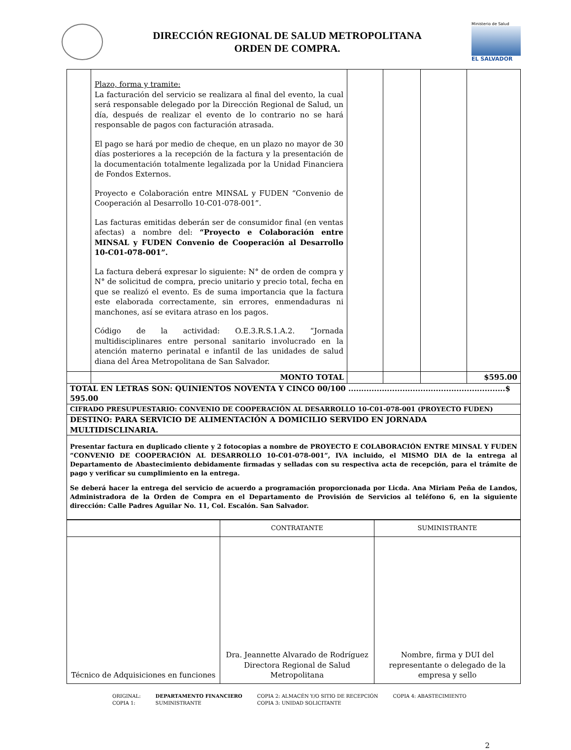DIRECCIÓN REGIONAL DE SALUD METROPOLITANA
ORDEN DE COMPRA.
Ministerio de Salud
EL SALVADOR
| | Plazo, forma y tramite: La facturación del servicio se realizara al final del evento, la cual será responsable delegado por la Dirección Regional de Salud, un día, después de realizar el evento de lo contrario no se hará responsable de pagos con facturación atrasada. El pago se hará por medio de cheque, en un plazo no mayor de 30 días posteriores a la recepción de la factura y la presentación de la documentación totalmente legalizada por la Unidad Financiera de Fondos Externos. Proyecto e Colaboración entre MINSAL y FUDEN “Convenio de Cooperación al Desarrollo 10-C01-078-001”. Las facturas emitidas deberán ser de consumidor final (en ventas afectas) a nombre del: “Proyecto e Colaboración entre MINSAL y FUDEN Convenio de Cooperación al Desarrollo 10-C01-078-001”. La factura deberá expresar lo siguiente: N° de orden de compra y N° de solicitud de compra, precio unitario y precio total, fecha en que se realizó el evento. Es de suma importancia que la factura este elaborada correctamente, sin errores, enmendaduras ni manchones, así se evitara atraso en los pagos. Código de la actividad: O.E.3.R.S.1.A.2. “Jornada multidisciplinares entre personal sanitario involucrado en la atención materno perinatal e infantil de las unidades de salud diana del Área Metropolitana de San Salvador. | | | | |
| | MONTO TOTAL | | | | $595.00 |
| TOTAL EN LETRAS SON: QUINIENTOS NOVENTA Y CINCO 00/100 .............................................................$ 595.00 | | | | | |
| CIFRADO PRESUPUESTARIO: CONVENIO DE COOPERACIÓN AL DESARROLLO 10-C01-078-001 (PROYECTO FUDEN) | | | | | |
| DESTINO: PARA SERVICIO DE ALIMENTACIÓN A DOMICILIO SERVIDO EN JORNADA MULTIDISCLINARIA. | | | | | |
| Presentar factura en duplicado cliente y 2 fotocopias a nombre de PROYECTO E COLABORACIÓN ENTRE MINSAL Y FUDEN “CONVENIO DE COOPERACIÓN AL DESARROLLO 10-C01-078-001”, IVA incluido, el MISMO DIA de la entrega al Departamento de Abastecimiento debidamente firmadas y selladas con su respectiva acta de recepción, para el trámite de pago y verificar su cumplimiento en la entrega. Se deberá hacer la entrega del servicio de acuerdo a programación proporcionada por Licda. Ana Miriam Peña de Landos, Administradora de la Orden de Compra en el Departamento de Provisión de Servicios al teléfono 6, en la siguiente dirección: Calle Padres Aguilar No. 11, Col. Escalón. San Salvador. | | | | | |
| | CONTRATANTE | SUMINISTRANTE |
| Técnico de Adquisiciones en funciones | Dra. Jeannette Alvarado de Rodríguez Directora Regional de Salud Metropolitana | Nombre, firma y DUI del representante o delegado de la empresa y sello |
ORIGINAL:
COPIA 1:
DEPARTAMENTO FINANCIERO
SUMINISTRANTE
COPIA 2: ALMACÉN Y/O SITIO DE RECEPCIÓN
COPIA 3: UNIDAD SOLICITANTE
COPIA 4: ABASTECIMIENTO
2